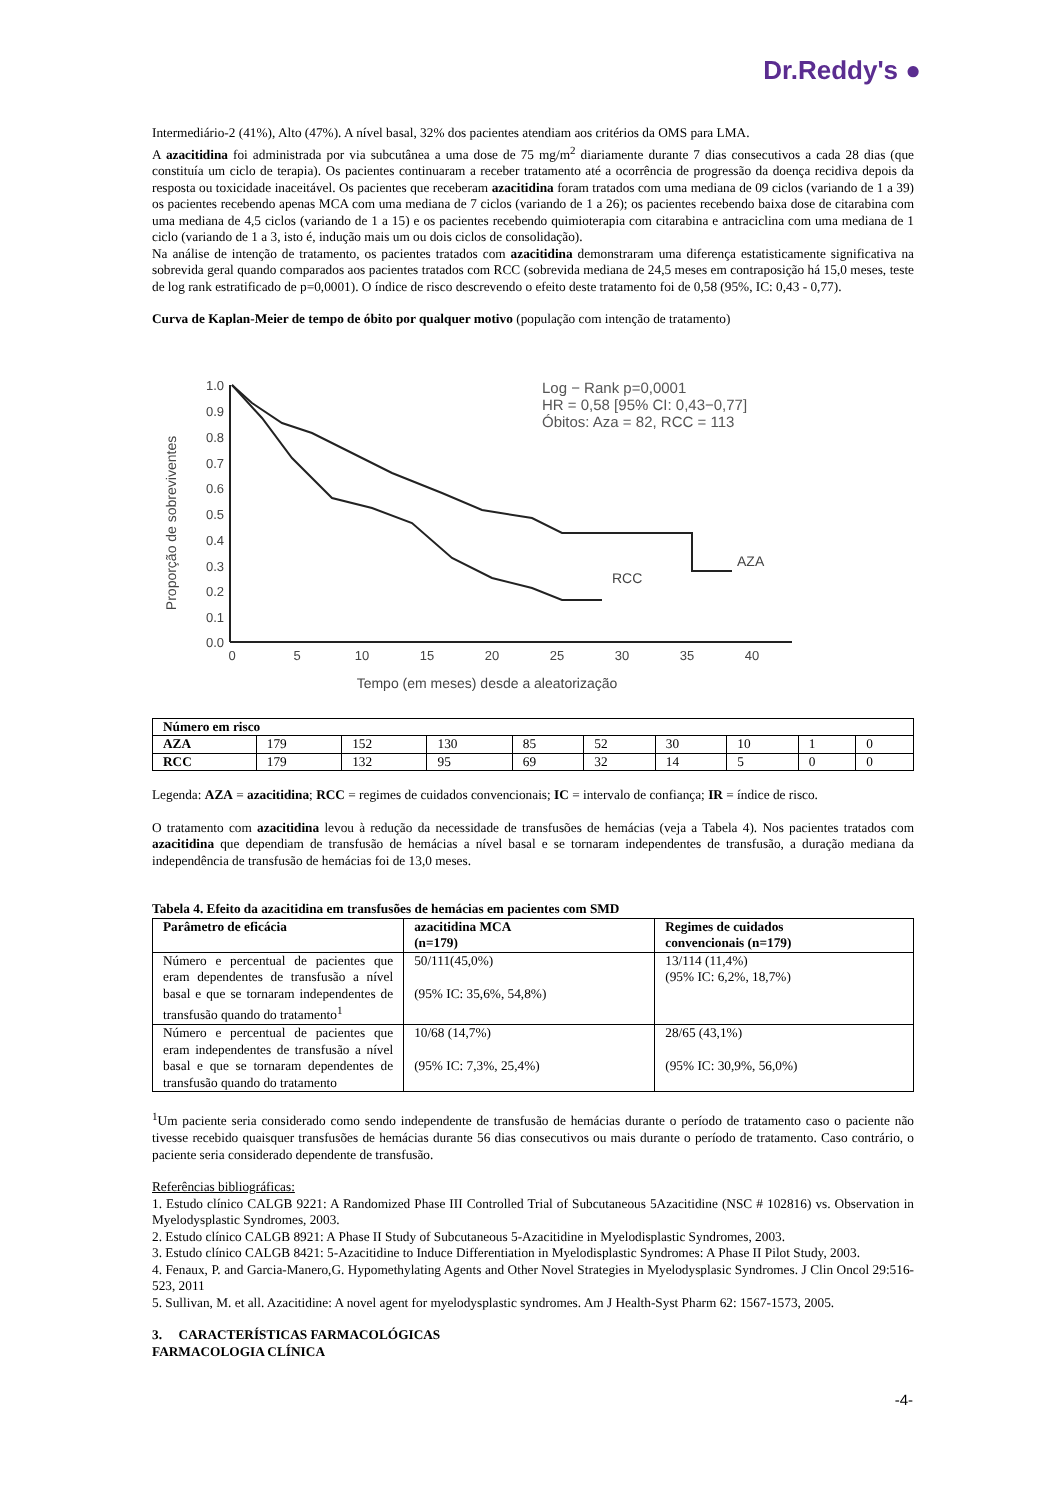Dr.Reddy's ●
Intermediário-2 (41%), Alto (47%). A nível basal, 32% dos pacientes atendiam aos critérios da OMS para LMA.
A azacitidina foi administrada por via subcutânea a uma dose de 75 mg/m<sup>2</sup> diariamente durante 7 dias consecutivos a cada 28 dias (que constituía um ciclo de terapia). Os pacientes continuaram a receber tratamento até a ocorrência de progressão da doença recidiva depois da resposta ou toxicidade inaceitável. Os pacientes que receberam azacitidina foram tratados com uma mediana de 09 ciclos (variando de 1 a 39) os pacientes recebendo apenas MCA com uma mediana de 7 ciclos (variando de 1 a 26); os pacientes recebendo baixa dose de citarabina com uma mediana de 4,5 ciclos (variando de 1 a 15) e os pacientes recebendo quimioterapia com citarabina e antraciclina com uma mediana de 1 ciclo (variando de 1 a 3, isto é, indução mais um ou dois ciclos de consolidação).
Na análise de intenção de tratamento, os pacientes tratados com azacitidina demonstraram uma diferença estatisticamente significativa na sobrevida geral quando comparados aos pacientes tratados com RCC (sobrevida mediana de 24,5 meses em contraposição há 15,0 meses, teste de log rank estratificado de p=0,0001). O índice de risco descrevendo o efeito deste tratamento foi de 0,58 (95%, IC: 0,43 - 0,77).
Curva de Kaplan-Meier de tempo de óbito por qualquer motivo (população com intenção de tratamento)
Log − Rank p=0,0001
HR = 0,58 [95% CI: 0,43−0,77]
Óbitos: Aza = 82, RCC = 113
1.0
0.9
0.8
0.7
0.6
0.5
0.4
0.3
0.2
0.1
0.0
0
5
10
15
20
25
30
35
40
Tempo (em meses) desde a aleatorização
Proporção de sobreviventes
AZA
RCC
| Número em risco | | | | | | | | | |
| --- | --- | --- | --- | --- | --- | --- | --- | --- | --- |
| AZA | 179 | 152 | 130 | 85 | 52 | 30 | 10 | 1 | 0 |
| RCC | 179 | 132 | 95 | 69 | 32 | 14 | 5 | 0 | 0 |
Legenda: AZA = azacitidina; RCC = regimes de cuidados convencionais; IC = intervalo de confiança; IR = índice de risco.
O tratamento com azacitidina levou à redução da necessidade de transfusões de hemácias (veja a Tabela 4). Nos pacientes tratados com azacitidina que dependiam de transfusão de hemácias a nível basal e se tornaram independentes de transfusão, a duração mediana da independência de transfusão de hemácias foi de 13,0 meses.
Tabela 4. Efeito da azacitidina em transfusões de hemácias em pacientes com SMD
| Parâmetro de eficácia | azacitidina MCA (n=179) | Regimes de cuidados convencionais (n=179) |
| --- | --- | --- |
| Número e percentual de pacientes que eram dependentes de transfusão a nível basal e que se tornaram independentes de transfusão quando do tratamento<sup>1</sup> | 50/111(45,0%) (95% IC: 35,6%, 54,8%) | 13/114 (11,4%) (95% IC: 6,2%, 18,7%) |
| Número e percentual de pacientes que eram independentes de transfusão a nível basal e que se tornaram dependentes de transfusão quando do tratamento | 10/68 (14,7%) (95% IC: 7,3%, 25,4%) | 28/65 (43,1%) (95% IC: 30,9%, 56,0%) |
<sup>1</sup> Um paciente seria considerado como sendo independente de transfusão de hemácias durante o período de tratamento caso o paciente não tivesse recebido quaisquer transfusões de hemácias durante 56 dias consecutivos ou mais durante o período de tratamento. Caso contrário, o paciente seria considerado dependente de transfusão.
Referências bibliográficas:
1. Estudo clínico CALGB 9221: A Randomized Phase III Controlled Trial of Subcutaneous 5Azacitidine (NSC # 102816) vs. Observation in Myelodysplastic Syndromes, 2003.
2. Estudo clínico CALGB 8921: A Phase II Study of Subcutaneous 5-Azacitidine in Myelodisplastic Syndromes, 2003.
3. Estudo clínico CALGB 8421: 5-Azacitidine to Induce Differentiation in Myelodisplastic Syndromes: A Phase II Pilot Study, 2003.
4. Fenaux, P. and Garcia-Manero,G. Hypomethylating Agents and Other Novel Strategies in Myelodysplasic Syndromes. J Clin Oncol 29:516-523, 2011
5. Sullivan, M. et all. Azacitidine: A novel agent for myelodysplastic syndromes. Am J Health-Syst Pharm 62: 1567-1573, 2005.
3. CARACTERÍSTICAS FARMACOLÓGICAS
FARMACOLOGIA CLÍNICA
-4-